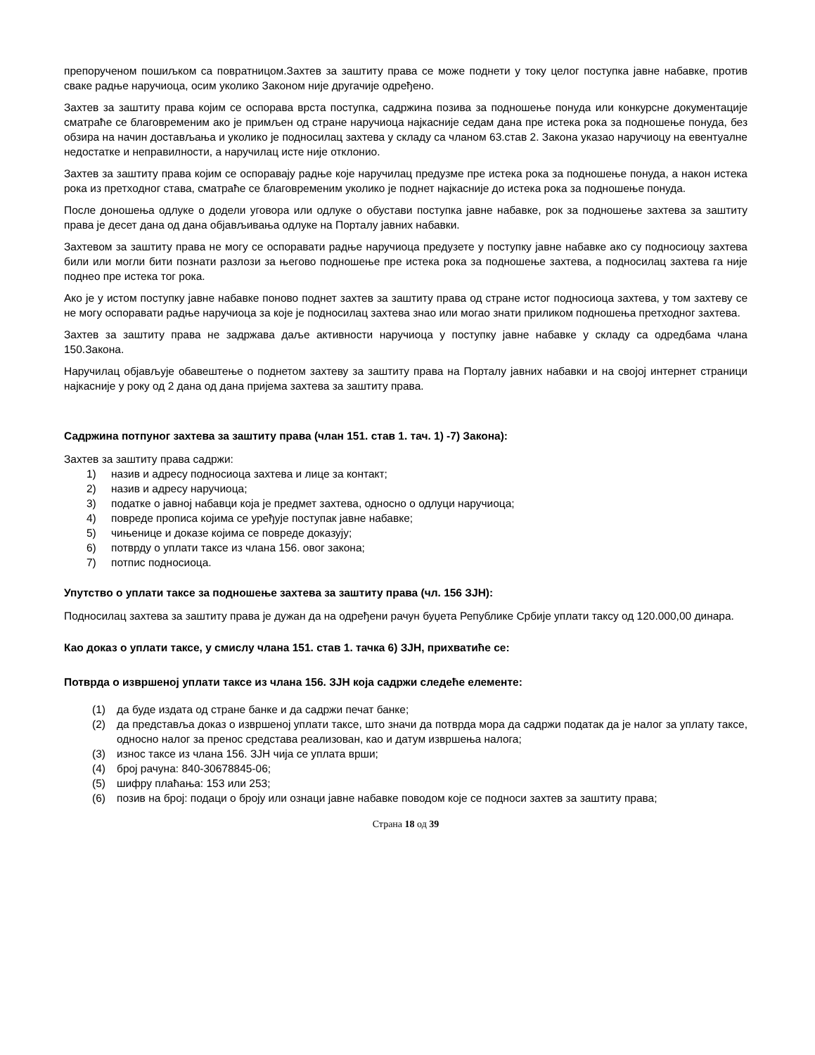препорученом пошиљком са повратницом.Захтев за заштиту права се може поднети у току целог поступка јавне набавке, против сваке радње наручиоца, осим уколико Законом није другачије одређено.
Захтев за заштиту права којим се оспорава врста поступка, садржина позива за подношење понуда или конкурсне документације сматраће се благовременим ако је примљен од стране наручиоца најкасније седам дана пре истека рока за подношење понуда, без обзира на начин достављања и уколико је подносилац захтева у складу са чланом 63.став 2. Закона указао наручиоцу на евентуалне недостатке и неправилности, а наручилац исте није отклонио.
Захтев за заштиту права којим се оспоравају радње које наручилац предузме пре истека рока за подношење понуда, а након истека рока из претходног става, сматраће се благовременим уколико је поднет најкасније до истека рока за подношење понуда.
После доношења одлуке о додели уговора или одлуке о обустави поступка јавне набавке, рок за подношење захтева за заштиту права је десет дана од дана објављивања одлуке на Порталу јавних набавки.
Захтевом за заштиту права не могу се оспоравати радње наручиоца предузете у поступку јавне набавке ако су подносиоцу захтева били или могли бити познати разлози за његово подношење пре истека рока за подношење захтева, а подносилац захтева га није поднео пре истека тог рока.
Ако је у истом поступку јавне набавке поново поднет захтев за заштиту права од стране истог подносиоца захтева, у том захтеву се не могу оспоравати радње наручиоца за које је подносилац захтева знао или могао знати приликом подношења претходног захтева.
Захтев за заштиту права не задржава даље активности наручиоца у поступку јавне набавке у складу са одредбама члана 150.Закона.
Наручилац објављује обавештење о поднетом захтеву за заштиту права на Порталу јавних набавки и на својој интернет страници најкасније у року од 2 дана од дана пријема захтева за заштиту права.
Садржина потпуног захтева за заштиту права (члан 151. став 1. тач. 1) -7) Закона):
Захтев за заштиту права садржи:
1) назив и адресу подносиоца захтева и лице за контакт;
2) назив и адресу наручиоца;
3) податке о јавној набавци која је предмет захтева, односно о одлуци наручиоца;
4) повреде прописа којима се уређује поступак јавне набавке;
5) чињенице и доказе којима се повреде доказују;
6) потврду о уплати таксе из члана 156. овог закона;
7) потпис подносиоца.
Упутство о уплати таксе за подношење захтева за заштиту права (чл. 156 ЗЈН):
Подносилац захтева за заштиту права је дужан да на одређени рачун буџета Републике Србије уплати таксу од 120.000,00 динара.
Као доказ о уплати таксе, у смислу члана 151. став 1. тачка 6) ЗЈН, прихватиће се:
Потврда о извршеној уплати таксе из члана 156. ЗЈН која садржи следеће елементе:
(1) да буде издата од стране банке и да садржи печат банке;
(2) да представља доказ о извршеној уплати таксе, што значи да потврда мора да садржи податак да је налог за уплату таксе, односно налог за пренос средстава реализован, као и датум извршења налога;
(3) износ таксе из члана 156. ЗЈН чија се уплата врши;
(4) број рачуна: 840-30678845-06;
(5) шифру плаћања: 153 или 253;
(6) позив на број: подаци о броју или ознаци јавне набавке поводом које се подноси захтев за заштиту права;
Страна 18 од 39